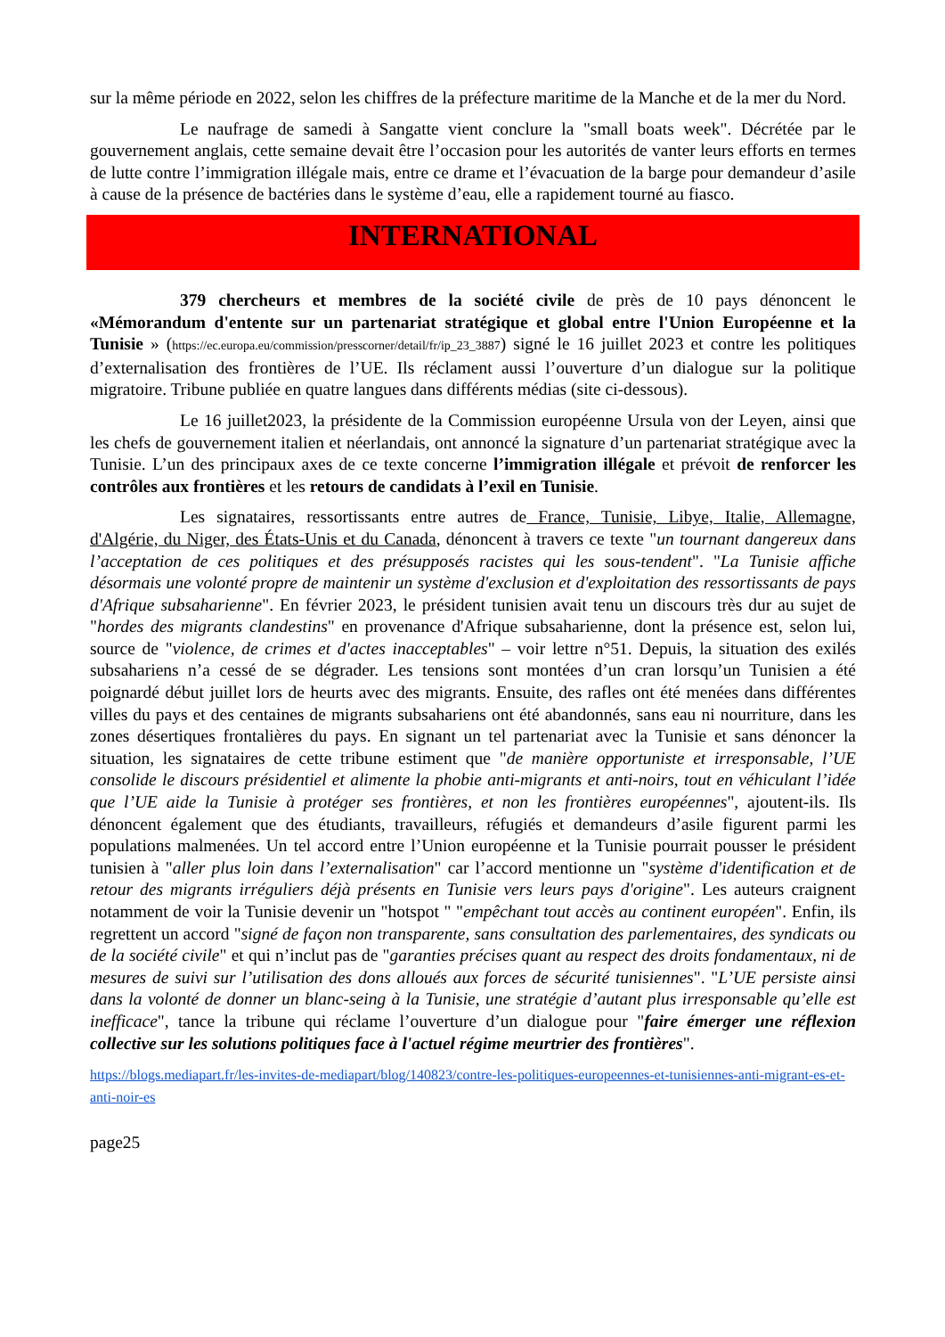sur la même période en 2022, selon les chiffres de la préfecture maritime de la Manche et de la mer du Nord.
Le naufrage de samedi à Sangatte vient conclure la "small boats week". Décrétée par le gouvernement anglais, cette semaine devait être l’occasion pour les autorités de vanter leurs efforts en termes de lutte contre l’immigration illégale mais, entre ce drame et l’évacuation de la barge pour demandeur d’asile à cause de la présence de bactéries dans le système d’eau, elle a rapidement tourné au fiasco.
INTERNATIONAL
379 chercheurs et membres de la société civile de près de 10 pays dénoncent le «Mémorandum d'entente sur un partenariat stratégique et global entre l'Union Européenne et la Tunisie » (https://ec.europa.eu/commission/presscorner/detail/fr/ip_23_3887) signé le 16 juillet 2023 et contre les politiques d’externalisation des frontières de l’UE. Ils réclament aussi l’ouverture d’un dialogue sur la politique migratoire. Tribune publiée en quatre langues dans différents médias (site ci-dessous).
Le 16 juillet2023, la présidente de la Commission européenne Ursula von der Leyen, ainsi que les chefs de gouvernement italien et néerlandais, ont annoncé la signature d’un partenariat stratégique avec la Tunisie. L’un des principaux axes de ce texte concerne l’immigration illégale et prévoit de renforcer les contrôles aux frontières et les retours de candidats à l’exil en Tunisie.
Les signataires, ressortissants entre autres de France, Tunisie, Libye, Italie, Allemagne, d'Algérie, du Niger, des États-Unis et du Canada, dénoncent à travers ce texte "un tournant dangereux dans l’acceptation de ces politiques et des présupposés racistes qui les sous-tendent". "La Tunisie affiche désormais une volonté propre de maintenir un système d'exclusion et d'exploitation des ressortissants de pays d'Afrique subsaharienne". En février 2023, le président tunisien avait tenu un discours très dur au sujet de "hordes des migrants clandestins" en provenance d'Afrique subsaharienne, dont la présence est, selon lui, source de "violence, de crimes et d'actes inacceptables" – voir lettre n°51. Depuis, la situation des exilés subsahariens n’a cessé de se dégrader. Les tensions sont montées d’un cran lorsqu’un Tunisien a été poignardé début juillet lors de heurts avec des migrants. Ensuite, des rafles ont été menées dans différentes villes du pays et des centaines de migrants subsahariens ont été abandonnés, sans eau ni nourriture, dans les zones désertiques frontalières du pays. En signant un tel partenariat avec la Tunisie et sans dénoncer la situation, les signataires de cette tribune estiment que "de manière opportuniste et irresponsable, l’UE consolide le discours présidentiel et alimente la phobie anti-migrants et anti-noirs, tout en véhiculant l’idée que l’UE aide la Tunisie à protéger ses frontières, et non les frontières européennes", ajoutent-ils. Ils dénoncent également que des étudiants, travailleurs, réfugiés et demandeurs d’asile figurent parmi les populations malmenées. Un tel accord entre l’Union européenne et la Tunisie pourrait pousser le président tunisien à "aller plus loin dans l’externalisation" car l’accord mentionne un "système d'identification et de retour des migrants irréguliers déjà présents en Tunisie vers leurs pays d'origine". Les auteurs craignent notamment de voir la Tunisie devenir un "hotspot " "empêchant tout accès au continent européen". Enfin, ils regrettent un accord "signé de façon non transparente, sans consultation des parlementaires, des syndicats ou de la société civile" et qui n’inclut pas de "garanties précises quant au respect des droits fondamentaux, ni de mesures de suivi sur l’utilisation des dons alloués aux forces de sécurité tunisiennes". "L’UE persiste ainsi dans la volonté de donner un blanc-seing à la Tunisie, une stratégie d’autant plus irresponsable qu’elle est inefficace", tance la tribune qui réclame l’ouverture d’un dialogue pour "faire émerger une réflexion collective sur les solutions politiques face à l'actuel régime meurtrier des frontières".
https://blogs.mediapart.fr/les-invites-de-mediapart/blog/140823/contre-les-politiques-europeennes-et-tunisiennes-anti-migrant-es-et-anti-noir-es
page25